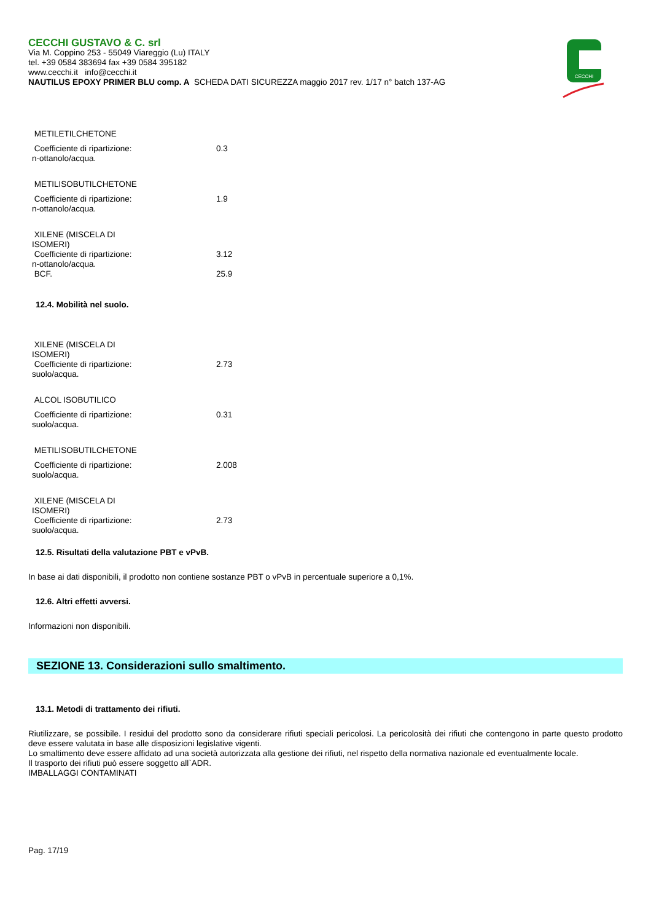CECCHI
CECCHI GUSTAVO & C. srl
Via M. Coppino 253 - 55049 Viareggio (Lu) ITALY
tel. +39 0584 383694 fax +39 0584 395182
www.cecchi.it info@cecchi.it
NAUTILUS EPOXY PRIMER BLU comp. A SCHEDA DATI SICUREZZA maggio 2017 rev. 1/17 n° batch 137-AG
| METILETILCHETONE | |
| Coefficiente di ripartizione: n-ottanolo/acqua. | 0.3 |
| METILISOBUTILCHETONE | |
| Coefficiente di ripartizione: n-ottanolo/acqua. | 1.9 |
| XILENE (MISCELA DI ISOMERI) | |
| Coefficiente di ripartizione: n-ottanolo/acqua. | 3.12 |
| BCF. | 25.9 |
12.4. Mobilità nel suolo.
| XILENE (MISCELA DI ISOMERI) | |
| Coefficiente di ripartizione: suolo/acqua. | 2.73 |
| ALCOL ISOBUTILICO | |
| Coefficiente di ripartizione: suolo/acqua. | 0.31 |
| METILISOBUTILCHETONE | |
| Coefficiente di ripartizione: suolo/acqua. | 2.008 |
| XILENE (MISCELA DI ISOMERI) | |
| Coefficiente di ripartizione: suolo/acqua. | 2.73 |
12.5. Risultati della valutazione PBT e vPvB.
In base ai dati disponibili, il prodotto non contiene sostanze PBT o vPvB in percentuale superiore a 0,1%.
12.6. Altri effetti avversi.
Informazioni non disponibili.
SEZIONE 13. Considerazioni sullo smaltimento.
13.1. Metodi di trattamento dei rifiuti.
Riutilizzare, se possibile. I residui del prodotto sono da considerare rifiuti speciali pericolosi. La pericolosità dei rifiuti che contengono in parte questo prodotto deve essere valutata in base alle disposizioni legislative vigenti.
Lo smaltimento deve essere affidato ad una società autorizzata alla gestione dei rifiuti, nel rispetto della normativa nazionale ed eventualmente locale.
Il trasporto dei rifiuti può essere soggetto all`ADR.
IMBALLAGGI CONTAMINATI
Pag. 17/19